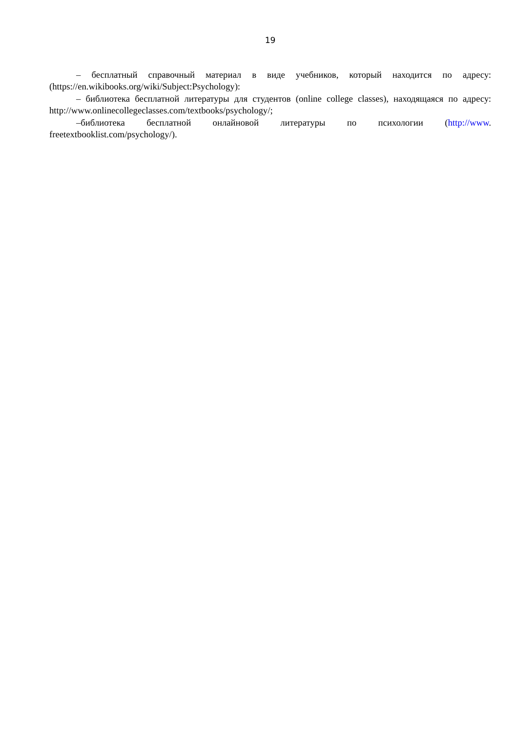19
– бесплатный справочный материал в виде учебников, который находится по адресу: (https://en.wikibooks.org/wiki/Subject:Psychology):
– библиотека бесплатной литературы для студентов (online college classes), находящаяся по адресу: http://www.onlinecollegeclasses.com/textbooks/psychology/;
–библиотека бесплатной онлайновой литературы по психологии (http://www. freetextbooklist.com/psychology/).